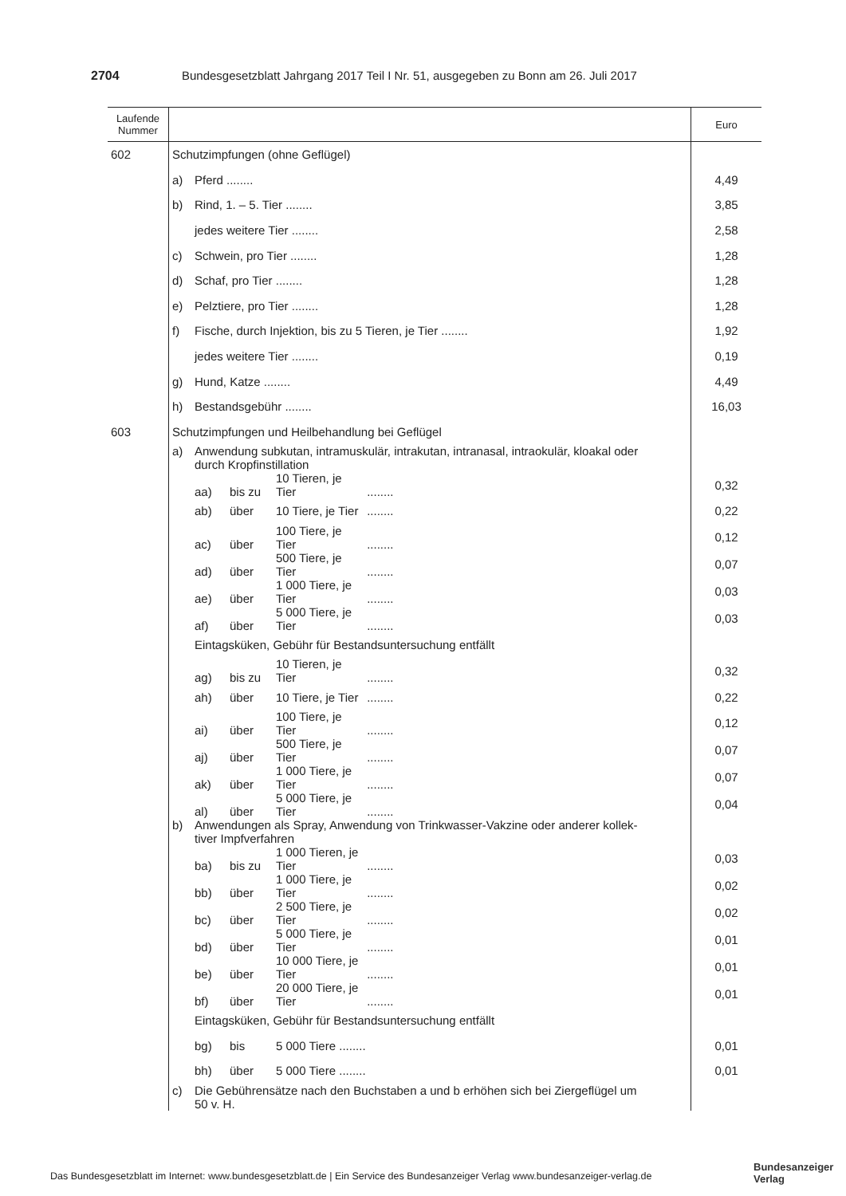2704 Bundesgesetzblatt Jahrgang 2017 Teil I Nr. 51, ausgegeben zu Bonn am 26. Juli 2017
| Laufende Nummer | | Euro |
| --- | --- | --- |
| 602 | Schutzimpfungen (ohne Geflügel) | |
| | a) Pferd ........ | 4,49 |
| | b) Rind, 1. – 5. Tier ........ | 3,85 |
| | jedes weitere Tier ........ | 2,58 |
| | c) Schwein, pro Tier ........ | 1,28 |
| | d) Schaf, pro Tier ........ | 1,28 |
| | e) Pelztiere, pro Tier ........ | 1,28 |
| | f) Fische, durch Injektion, bis zu 5 Tieren, je Tier ........ | 1,92 |
| | jedes weitere Tier ........ | 0,19 |
| | g) Hund, Katze ........ | 4,49 |
| | h) Bestandsgebühr ........ | 16,03 |
| 603 | Schutzimpfungen und Heilbehandlung bei Geflügel | |
| | a) Anwendung subkutan, intramuskulär, intrakutan, intranasal, intraokulär, kloakal oder durch Kropfinstillation | |
| | aa) bis zu 10 Tieren, je Tier ........ | 0,32 |
| | ab) über 10 Tiere, je Tier ........ | 0,22 |
| | ac) über 100 Tiere, je Tier ........ | 0,12 |
| | ad) über 500 Tiere, je Tier ........ | 0,07 |
| | ae) über 1 000 Tiere, je Tier ........ | 0,03 |
| | af) über 5 000 Tiere, je Tier ........ | 0,03 |
| | Eintagsküken, Gebühr für Bestandsuntersuchung entfällt | |
| | ag) bis zu 10 Tieren, je Tier ........ | 0,32 |
| | ah) über 10 Tiere, je Tier ........ | 0,22 |
| | ai) über 100 Tiere, je Tier ........ | 0,12 |
| | aj) über 500 Tiere, je Tier ........ | 0,07 |
| | ak) über 1 000 Tiere, je Tier ........ | 0,07 |
| | al) über 5 000 Tiere, je Tier ........ | 0,04 |
| | b) Anwendungen als Spray, Anwendung von Trinkwasser-Vakzine oder anderer kollek- tiver Impfverfahren | |
| | ba) bis zu 1 000 Tieren, je Tier ........ | 0,03 |
| | bb) über 1 000 Tiere, je Tier ........ | 0,02 |
| | bc) über 2 500 Tiere, je Tier ........ | 0,02 |
| | bd) über 5 000 Tiere, je Tier ........ | 0,01 |
| | be) über 10 000 Tiere, je Tier ........ | 0,01 |
| | bf) über 20 000 Tiere, je Tier ........ | 0,01 |
| | Eintagsküken, Gebühr für Bestandsuntersuchung entfällt | |
| | bg) bis 5 000 Tiere ........ | 0,01 |
| | bh) über 5 000 Tiere ........ | 0,01 |
| | c) Die Gebührensätze nach den Buchstaben a und b erhöhen sich bei Ziergeflügel um 50 v. H. | |
Das Bundesgesetzblatt im Internet: www.bundesgesetzblatt.de | Ein Service des Bundesanzeiger Verlag www.bundesanzeiger-verlag.de
Bundesanzeiger
Verlag